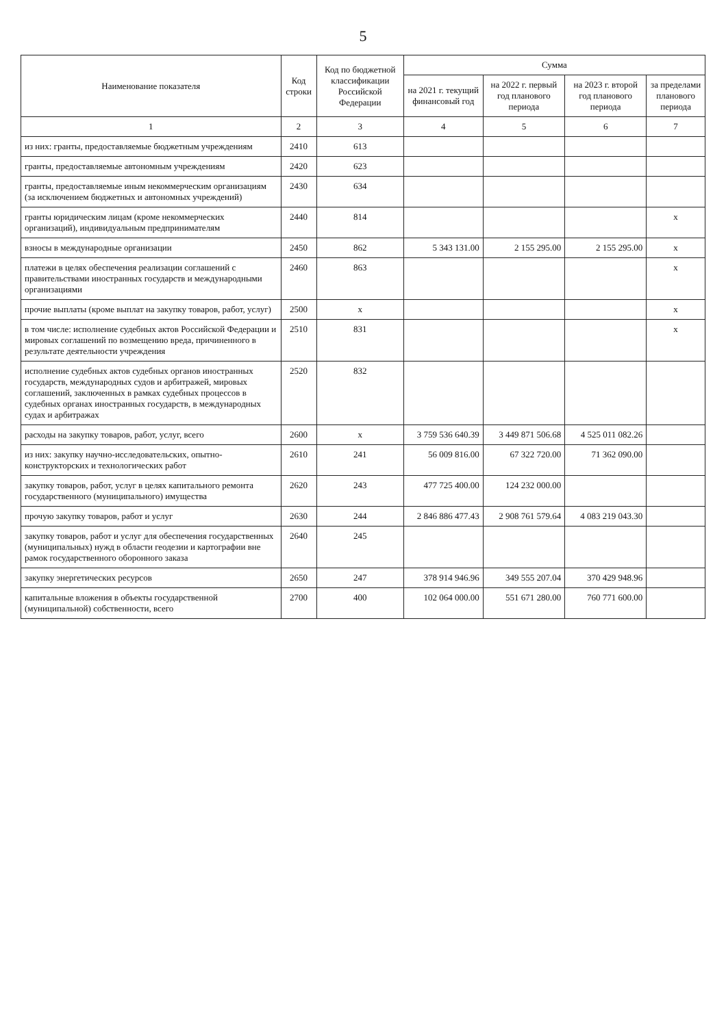5
| Наименование показателя | Код строки | Код по бюджетной классификации Российской Федерации | Сумма | | | |
| --- | --- | --- | --- | --- | --- | --- |
| | | | на 2021 г. текущий финансовый год | на 2022 г. первый год планового периода | на 2023 г. второй год планового периода | за пределами планового периода |
| 1 | 2 | 3 | 4 | 5 | 6 | 7 |
| из них: гранты, предоставляемые бюджетным учреждениям | 2410 | 613 | | | | |
| гранты, предоставляемые автономным учреждениям | 2420 | 623 | | | | |
| гранты, предоставляемые иным некоммерческим организациям (за исключением бюджетных и автономных учреждений) | 2430 | 634 | | | | |
| гранты юридическим лицам (кроме некоммерческих организаций), индивидуальным предпринимателям | 2440 | 814 | | | | x |
| взносы в международные организации | 2450 | 862 | 5 343 131.00 | 2 155 295.00 | 2 155 295.00 | x |
| платежи в целях обеспечения реализации соглашений с правительствами иностранных государств и международными организациями | 2460 | 863 | | | | x |
| прочие выплаты (кроме выплат на закупку товаров, работ, услуг) | 2500 | x | | | | x |
| в том числе: исполнение судебных актов Российской Федерации и мировых соглашений по возмещению вреда, причиненного в результате деятельности учреждения | 2510 | 831 | | | | x |
| исполнение судебных актов судебных органов иностранных государств, международных судов и арбитражей, мировых соглашений, заключенных в рамках судебных процессов в судебных органах иностранных государств, в международных судах и арбитражах | 2520 | 832 | | | | |
| расходы на закупку товаров, работ, услуг, всего | 2600 | x | 3 759 536 640.39 | 3 449 871 506.68 | 4 525 011 082.26 | |
| из них: закупку научно-исследовательских, опытно-конструкторских и технологических работ | 2610 | 241 | 56 009 816.00 | 67 322 720.00 | 71 362 090.00 | |
| закупку товаров, работ, услуг в целях капитального ремонта государственного (муниципального) имущества | 2620 | 243 | 477 725 400.00 | 124 232 000.00 | | |
| прочую закупку товаров, работ и услуг | 2630 | 244 | 2 846 886 477.43 | 2 908 761 579.64 | 4 083 219 043.30 | |
| закупку товаров, работ и услуг для обеспечения государственных (муниципальных) нужд в области геодезии и картографии вне рамок государственного оборонного заказа | 2640 | 245 | | | | |
| закупку энергетических ресурсов | 2650 | 247 | 378 914 946.96 | 349 555 207.04 | 370 429 948.96 | |
| капитальные вложения в объекты государственной (муниципальной) собственности, всего | 2700 | 400 | 102 064 000.00 | 551 671 280.00 | 760 771 600.00 | |